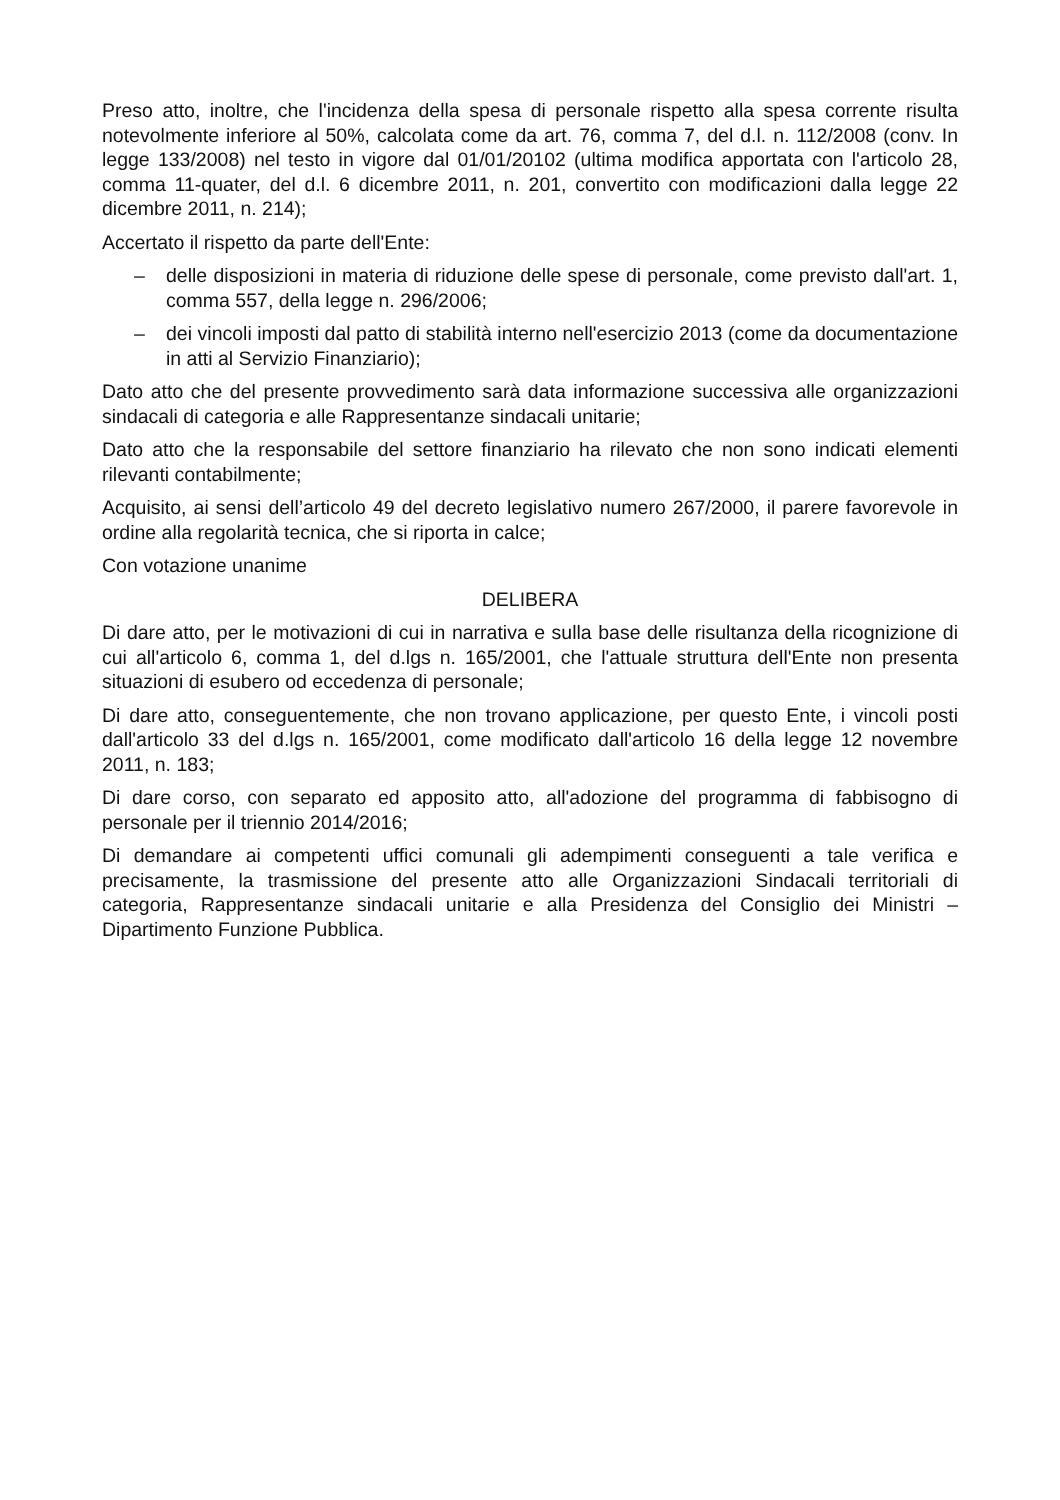Preso atto, inoltre, che l'incidenza della spesa di personale rispetto alla spesa corrente risulta notevolmente inferiore al 50%, calcolata come da art. 76, comma 7, del d.l. n. 112/2008 (conv. In legge 133/2008) nel testo in vigore dal 01/01/20102 (ultima modifica apportata con l'articolo 28, comma 11-quater, del d.l. 6 dicembre 2011, n. 201, convertito con modificazioni dalla legge 22 dicembre 2011, n. 214);
Accertato il rispetto da parte dell'Ente:
– delle disposizioni in materia di riduzione delle spese di personale, come previsto dall'art. 1, comma 557, della legge n. 296/2006;
– dei vincoli imposti dal patto di stabilità interno nell'esercizio 2013 (come da documentazione in atti al Servizio Finanziario);
Dato atto che del presente provvedimento sarà data informazione successiva alle organizzazioni sindacali di categoria e alle Rappresentanze sindacali unitarie;
Dato atto che la responsabile del settore finanziario ha rilevato che non sono indicati elementi rilevanti contabilmente;
Acquisito, ai sensi dell’articolo 49 del decreto legislativo numero 267/2000, il parere favorevole in ordine alla regolarità tecnica, che si riporta in calce;
Con votazione unanime
DELIBERA
Di dare atto, per le motivazioni di cui in narrativa e sulla base delle risultanza della ricognizione di cui all'articolo 6, comma 1, del d.lgs n. 165/2001, che l'attuale struttura dell'Ente non presenta situazioni di esubero od eccedenza di personale;
Di dare atto, conseguentemente, che non trovano applicazione, per questo Ente, i vincoli posti dall'articolo 33 del d.lgs n. 165/2001, come modificato dall'articolo 16 della legge 12 novembre 2011, n. 183;
Di dare corso, con separato ed apposito atto, all'adozione del programma di fabbisogno di personale per il triennio 2014/2016;
Di demandare ai competenti uffici comunali gli adempimenti conseguenti a tale verifica e precisamente, la trasmissione del presente atto alle Organizzazioni Sindacali territoriali di categoria, Rappresentanze sindacali unitarie e alla Presidenza del Consiglio dei Ministri – Dipartimento Funzione Pubblica.